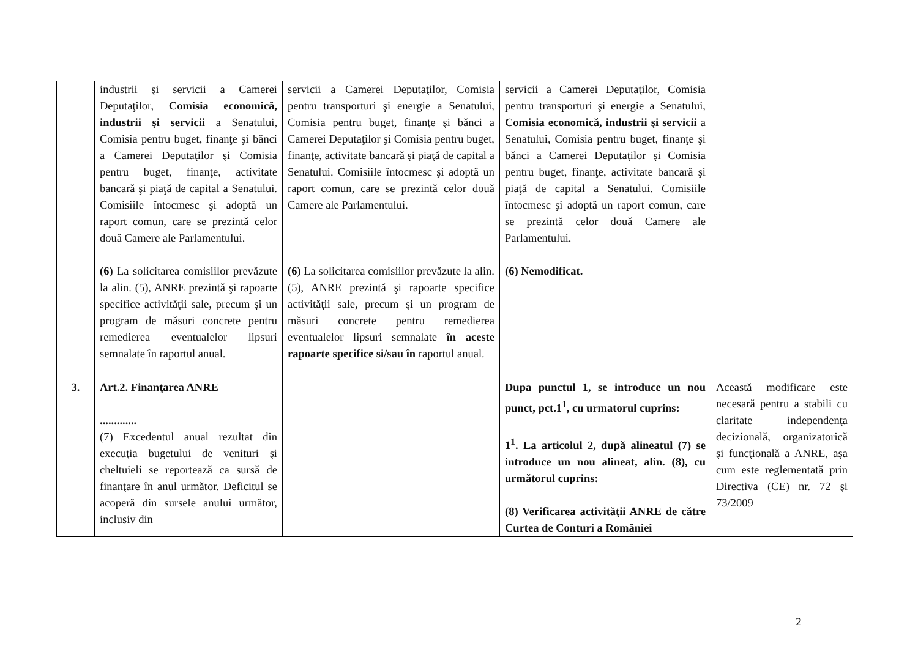| | industrii şi servicii a Camerei Deputaţilor, Comisia economică, industrii şi servicii a Senatului, Comisia pentru buget, finanţe şi bănci a Camerei Deputaţilor şi Comisia pentru buget, finanţe, activitate bancară şi piaţă de capital a Senatului. Comisiile întocmesc şi adoptă un raport comun, care se prezintă celor două Camere ale Parlamentului. (6) La solicitarea comisiilor prevăzute la alin. (5), ANRE prezintă şi rapoarte specifice activităţii sale, precum şi un program de măsuri concrete pentru remedierea eventualelor lipsuri semnalate în raportul anual. | servicii a Camerei Deputaţilor, Comisia pentru transporturi şi energie a Senatului, Comisia pentru buget, finanţe şi bănci a Camerei Deputaţilor şi Comisia pentru buget, finanţe, activitate bancară şi piaţă de capital a Senatului. Comisiile întocmesc şi adoptă un raport comun, care se prezintă celor două Camere ale Parlamentului. (6) La solicitarea comisiilor prevăzute la alin. (5), ANRE prezintă şi rapoarte specifice activităţii sale, precum şi un program de măsuri concrete pentru remedierea eventualelor lipsuri semnalate în aceste rapoarte specifice si/sau în raportul anual. | servicii a Camerei Deputaţilor, Comisia pentru transporturi şi energie a Senatului, Comisia economică, industrii şi servicii a Senatului, Comisia pentru buget, finanţe şi bănci a Camerei Deputaţilor şi Comisia pentru buget, finanţe, activitate bancară şi piaţă de capital a Senatului. Comisiile întocmesc şi adoptă un raport comun, care se prezintă celor două Camere ale Parlamentului. (6) Nemodificat. | |
| 3. | Art.2. Finanţarea ANRE ............. (7) Excedentul anual rezultat din execuţia bugetului de venituri şi cheltuieli se reportează ca sursă de finanţare în anul următor. Deficitul se acoperă din sursele anului următor, inclusiv din | | Dupa punctul 1, se introduce un nou punct, pct.1<sup>1</sup>, cu urmatorul cuprins: 1<sup>1</sup>. La articolul 2, după alineatul (7) se introduce un nou alineat, alin. (8), cu următorul cuprins: (8) Verificarea activităţii ANRE de către Curtea de Conturi a României | Această modificare este necesară pentru a stabili cu claritate independenţa decizională, organizatorică şi funcţională a ANRE, aşa cum este reglementată prin Directiva (CE) nr. 72 şi 73/2009 |
2